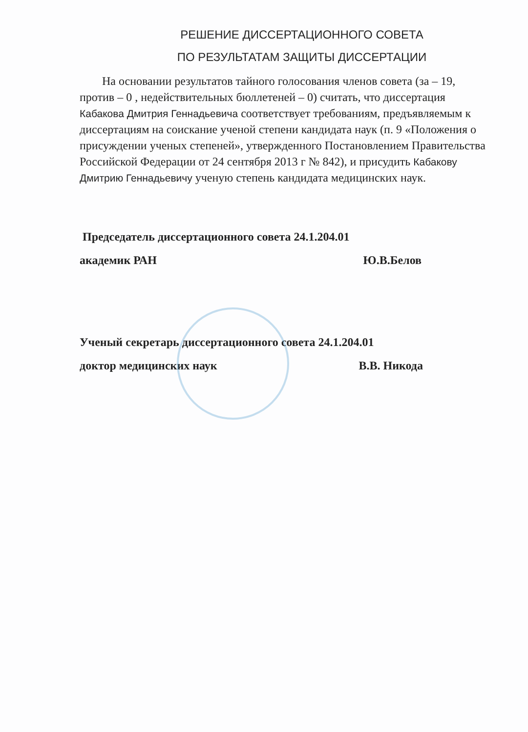РЕШЕНИЕ ДИССЕРТАЦИОННОГО СОВЕТА
ПО РЕЗУЛЬТАТАМ ЗАЩИТЫ ДИССЕРТАЦИИ
На основании результатов тайного голосования членов совета (за – 19, против – 0 , недействительных бюллетеней – 0) считать, что диссертация Кабакова Дмитрия Геннадьевича соответствует требованиям, предъявляемым к диссертациям на соискание ученой степени кандидата наук (п. 9 «Положения о присуждении ученых степеней», утвержденного Постановлением Правительства Российской Федерации от 24 сентября 2013 г № 842), и присудить Кабакову Дмитрию Геннадьевичу ученую степень кандидата медицинских наук.
Председатель диссертационного совета 24.1.204.01
академик РАН Ю.В.Белов
Ученый секретарь диссертационного совета 24.1.204.01
доктор медицинских наук В.В. Никода